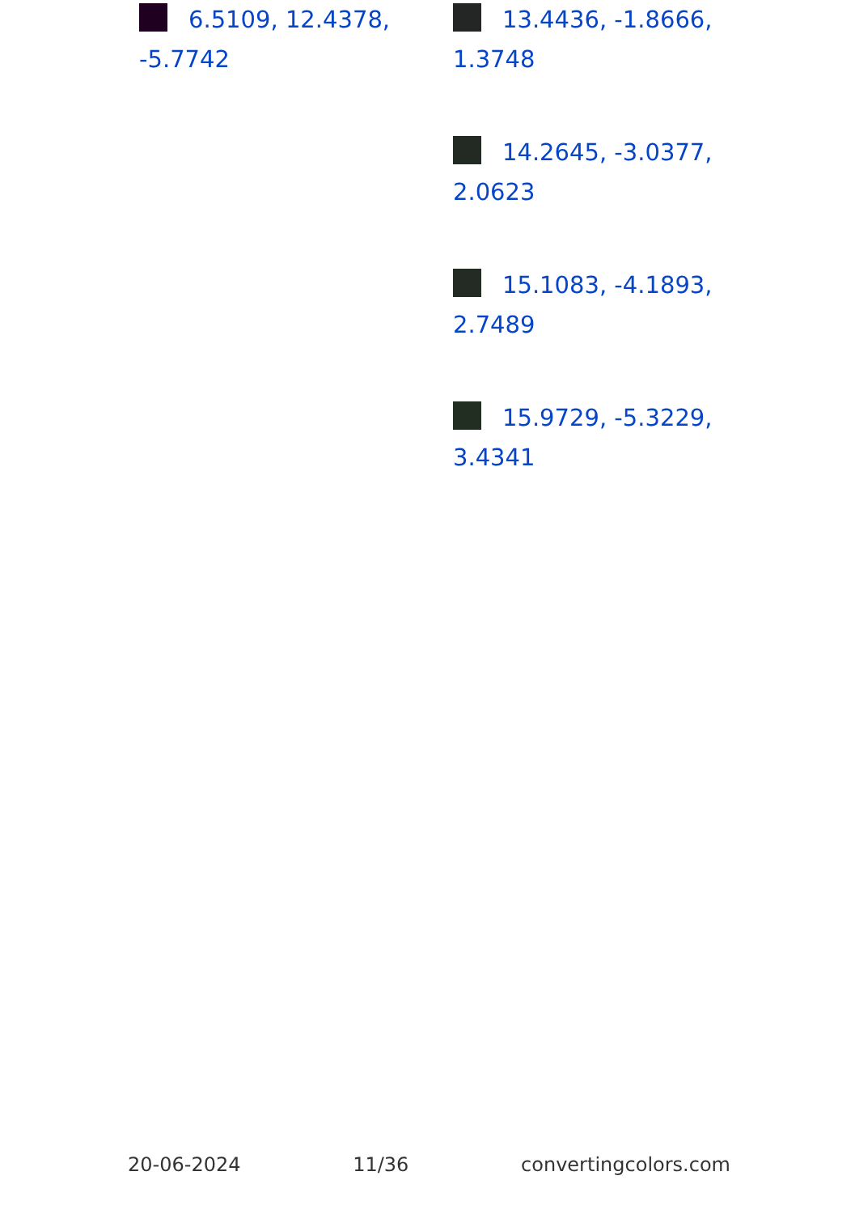6.5109, 12.4378, -5.7742 13.4436, -1.8666, 1.3748
14.2645, -3.0377, 2.0623
15.1083, -4.1893, 2.7489
15.9729, -5.3229, 3.4341
20-06-2024 11/36 convertingcolors.com